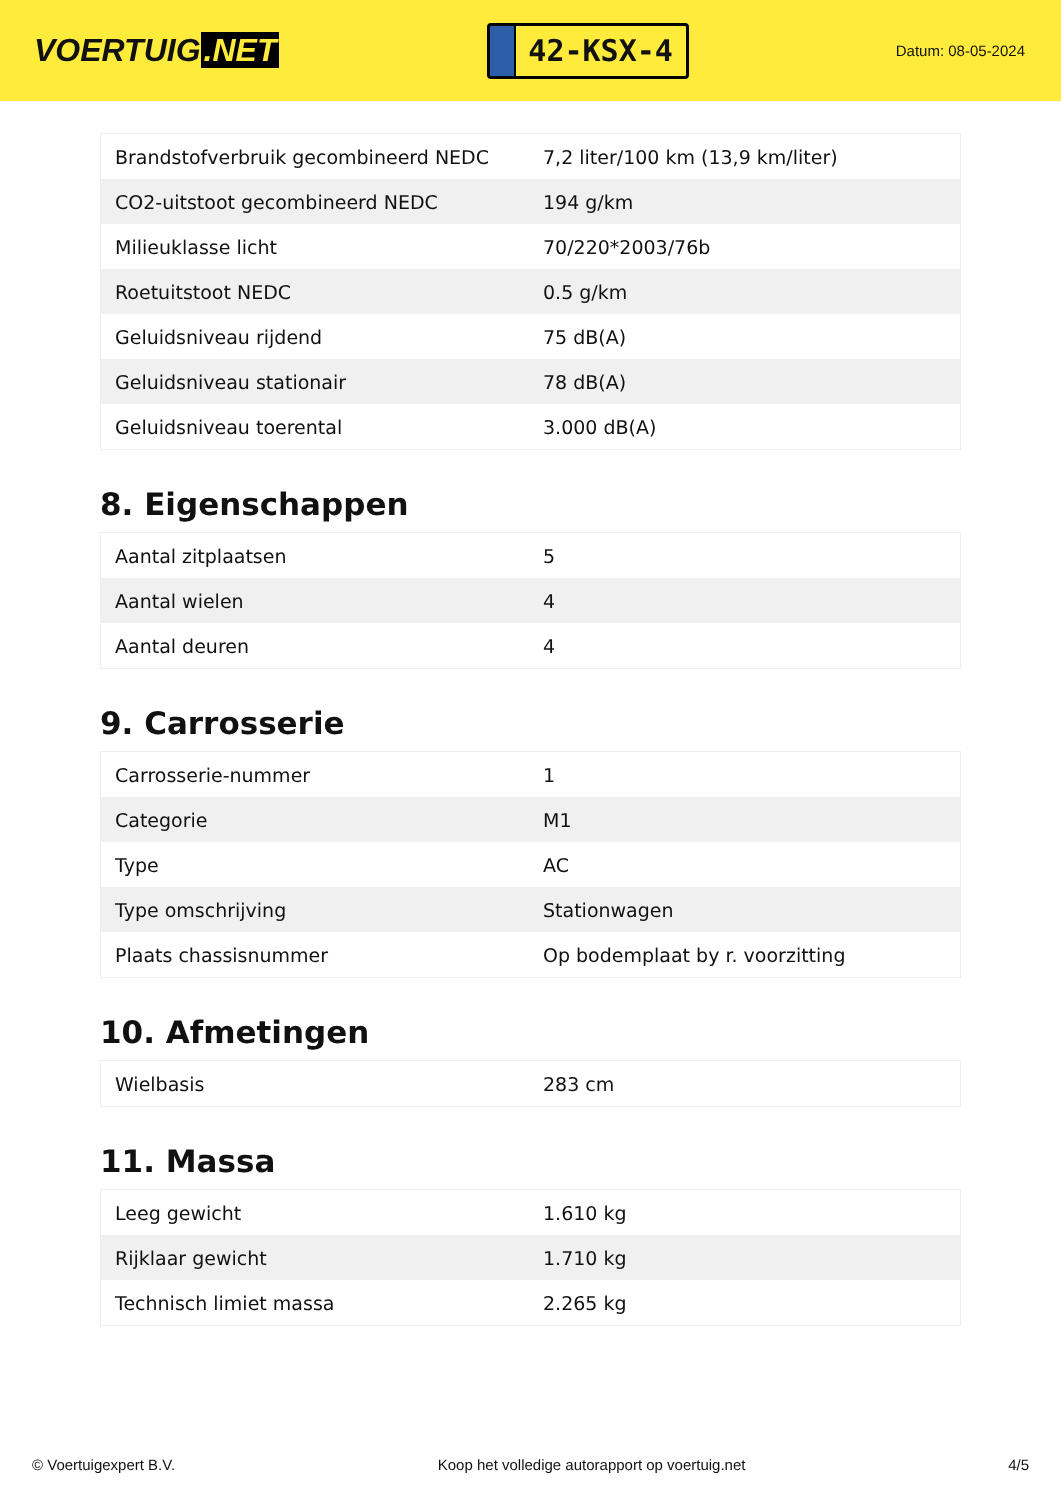VOERTUIG.NET
42-KSX-4
Datum: 08-05-2024
| Brandstofverbruik gecombineerd NEDC | 7,2 liter/100 km (13,9 km/liter) |
| CO2-uitstoot gecombineerd NEDC | 194 g/km |
| Milieuklasse licht | 70/220*2003/76b |
| Roetuitstoot NEDC | 0.5 g/km |
| Geluidsniveau rijdend | 75 dB(A) |
| Geluidsniveau stationair | 78 dB(A) |
| Geluidsniveau toerental | 3.000 dB(A) |
8. Eigenschappen
| Aantal zitplaatsen | 5 |
| Aantal wielen | 4 |
| Aantal deuren | 4 |
9. Carrosserie
| Carrosserie-nummer | 1 |
| Categorie | M1 |
| Type | AC |
| Type omschrijving | Stationwagen |
| Plaats chassisnummer | Op bodemplaat by r. voorzitting |
10. Afmetingen
| Wielbasis | 283 cm |
11. Massa
| Leeg gewicht | 1.610 kg |
| Rijklaar gewicht | 1.710 kg |
| Technisch limiet massa | 2.265 kg |
© Voertuigexpert B.V. Koop het volledige autorapport op voertuig.net 4/5